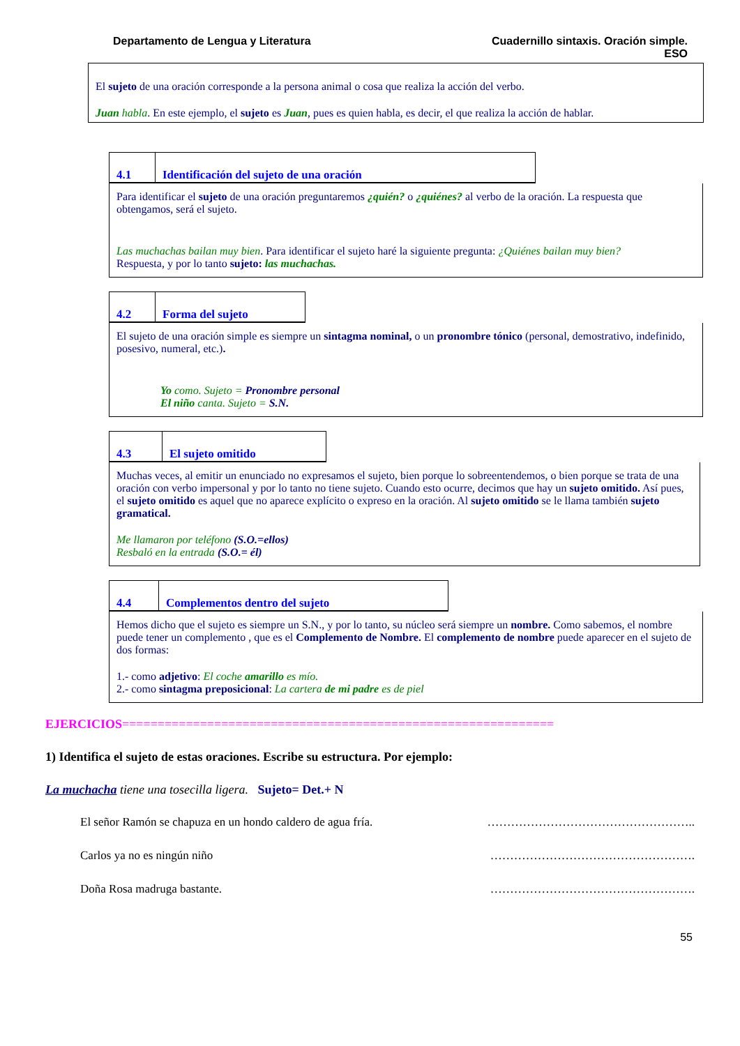Departamento de Lengua y Literatura
Cuadernillo sintaxis. Oración simple.
ESO
El sujeto de una oración corresponde a la persona animal o cosa que realiza la acción del verbo.
Juan habla. En este ejemplo, el sujeto es Juan, pues es quien habla, es decir, el que realiza la acción de hablar.
4.1
Identificación del sujeto de una oración
Para identificar el sujeto de una oración preguntaremos ¿quién? o ¿quiénes? al verbo de la oración. La respuesta que obtengamos, será el sujeto.
Las muchachas bailan muy bien. Para identificar el sujeto haré la siguiente pregunta: ¿Quiénes bailan muy bien?
Respuesta, y por lo tanto sujeto: las muchachas.
4.2
Forma del sujeto
El sujeto de una oración simple es siempre un sintagma nominal, o un pronombre tónico (personal, demostrativo, indefinido, posesivo, numeral, etc.).
Yo como. Sujeto = Pronombre personal
El niño canta. Sujeto = S.N.
4.3
El sujeto omitido
Muchas veces, al emitir un enunciado no expresamos el sujeto, bien porque lo sobreentendemos, o bien porque se trata de una oración con verbo impersonal y por lo tanto no tiene sujeto. Cuando esto ocurre, decimos que hay un sujeto omitido. Así pues, el sujeto omitido es aquel que no aparece explícito o expreso en la oración. Al sujeto omitido se le llama también sujeto gramatical.
Me llamaron por teléfono (S.O.=ellos)
Resbaló en la entrada (S.O.= él)
4.4
Complementos dentro del sujeto
Hemos dicho que el sujeto es siempre un S.N., y por lo tanto, su núcleo será siempre un nombre. Como sabemos, el nombre puede tener un complemento , que es el Complemento de Nombre. El complemento de nombre puede aparecer en el sujeto de dos formas:
1.- como adjetivo: El coche amarillo es mío.
2.- como sintagma preposicional: La cartera de mi padre es de piel
EJERCICIOS=============================================================
1) Identifica el sujeto de estas oraciones. Escribe su estructura. Por ejemplo:
La muchacha tiene una tosecilla ligera. Sujeto= Det.+ N
El señor Ramón se chapuza en un hondo caldero de agua fría. ……………………………………………..
Carlos ya no es ningún niño …………………………………………….
Doña Rosa madruga bastante. …………………………………………….
55